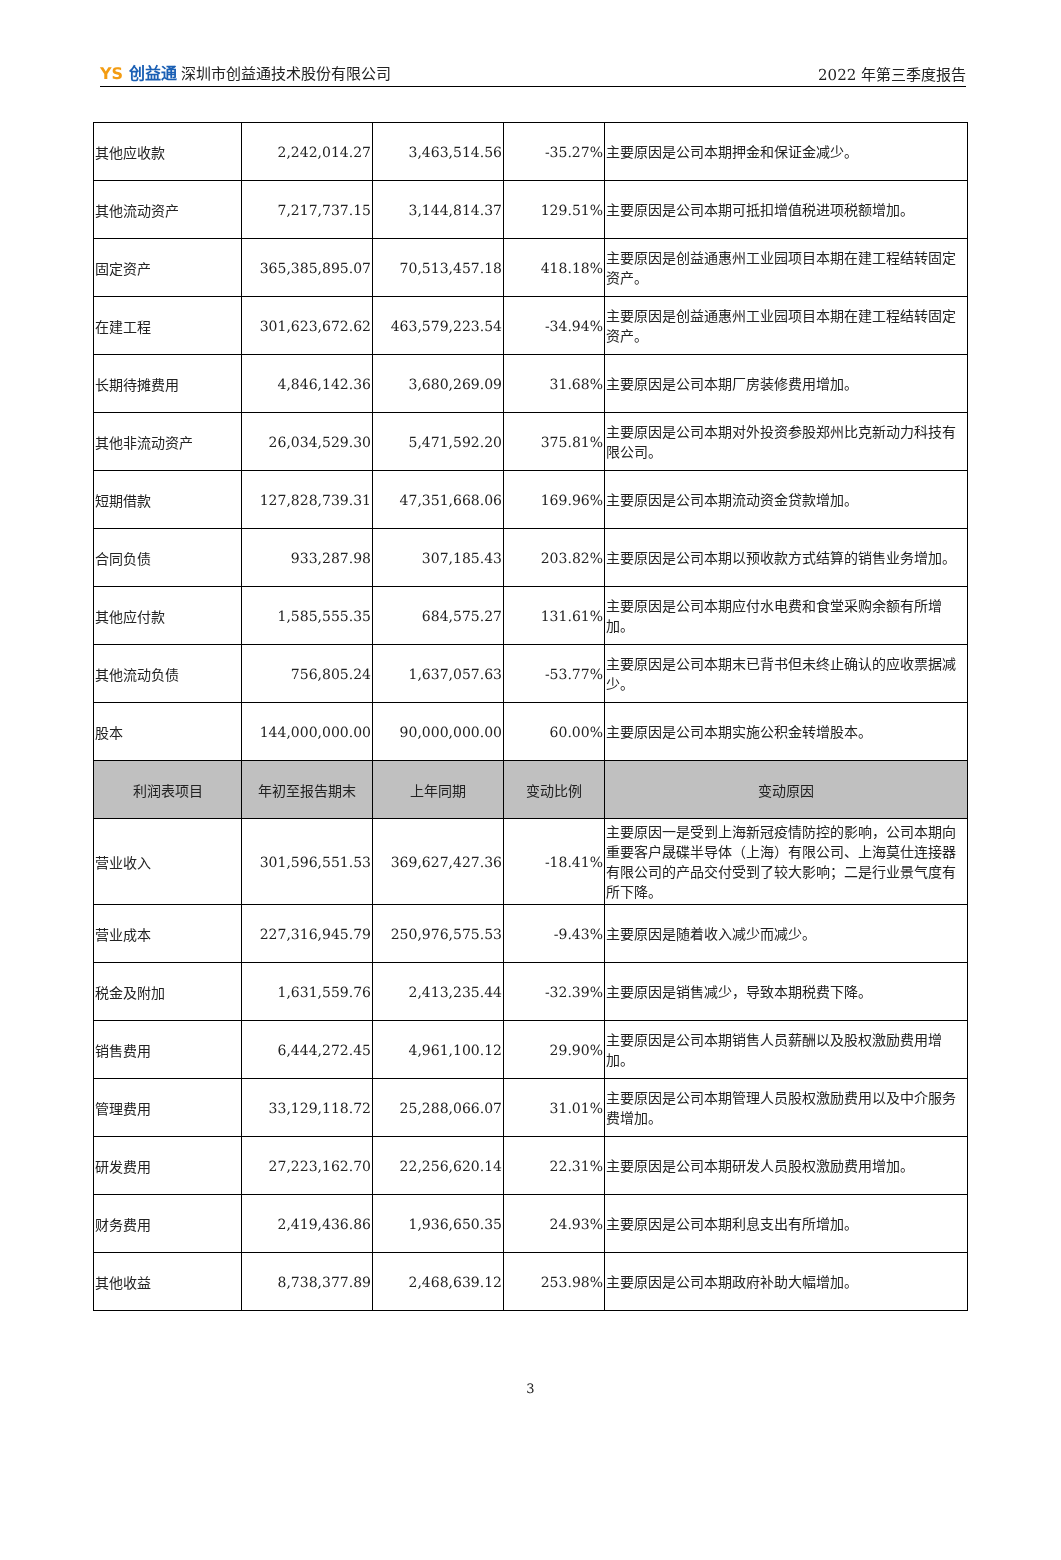YS 创益通 深圳市创益通技术股份有限公司
2022 年第三季度报告
| 其他应收款 | 2,242,014.27 | 3,463,514.56 | -35.27% | 主要原因是公司本期押金和保证金减少。 |
| 其他流动资产 | 7,217,737.15 | 3,144,814.37 | 129.51% | 主要原因是公司本期可抵扣增值税进项税额增加。 |
| 固定资产 | 365,385,895.07 | 70,513,457.18 | 418.18% | 主要原因是创益通惠州工业园项目本期在建工程结转固定资产。 |
| 在建工程 | 301,623,672.62 | 463,579,223.54 | -34.94% | 主要原因是创益通惠州工业园项目本期在建工程结转固定资产。 |
| 长期待摊费用 | 4,846,142.36 | 3,680,269.09 | 31.68% | 主要原因是公司本期厂房装修费用增加。 |
| 其他非流动资产 | 26,034,529.30 | 5,471,592.20 | 375.81% | 主要原因是公司本期对外投资参股郑州比克新动力科技有限公司。 |
| 短期借款 | 127,828,739.31 | 47,351,668.06 | 169.96% | 主要原因是公司本期流动资金贷款增加。 |
| 合同负债 | 933,287.98 | 307,185.43 | 203.82% | 主要原因是公司本期以预收款方式结算的销售业务增加。 |
| 其他应付款 | 1,585,555.35 | 684,575.27 | 131.61% | 主要原因是公司本期应付水电费和食堂采购余额有所增加。 |
| 其他流动负债 | 756,805.24 | 1,637,057.63 | -53.77% | 主要原因是公司本期末已背书但未终止确认的应收票据减少。 |
| 股本 | 144,000,000.00 | 90,000,000.00 | 60.00% | 主要原因是公司本期实施公积金转增股本。 |
| 利润表项目 | 年初至报告期末 | 上年同期 | 变动比例 | 变动原因 |
| 营业收入 | 301,596,551.53 | 369,627,427.36 | -18.41% | 主要原因一是受到上海新冠疫情防控的影响，公司本期向重要客户晟碟半导体（上海）有限公司、上海莫仕连接器有限公司的产品交付受到了较大影响；二是行业景气度有所下降。 |
| 营业成本 | 227,316,945.79 | 250,976,575.53 | -9.43% | 主要原因是随着收入减少而减少。 |
| 税金及附加 | 1,631,559.76 | 2,413,235.44 | -32.39% | 主要原因是销售减少，导致本期税费下降。 |
| 销售费用 | 6,444,272.45 | 4,961,100.12 | 29.90% | 主要原因是公司本期销售人员薪酬以及股权激励费用增加。 |
| 管理费用 | 33,129,118.72 | 25,288,066.07 | 31.01% | 主要原因是公司本期管理人员股权激励费用以及中介服务费增加。 |
| 研发费用 | 27,223,162.70 | 22,256,620.14 | 22.31% | 主要原因是公司本期研发人员股权激励费用增加。 |
| 财务费用 | 2,419,436.86 | 1,936,650.35 | 24.93% | 主要原因是公司本期利息支出有所增加。 |
| 其他收益 | 8,738,377.89 | 2,468,639.12 | 253.98% | 主要原因是公司本期政府补助大幅增加。 |
3